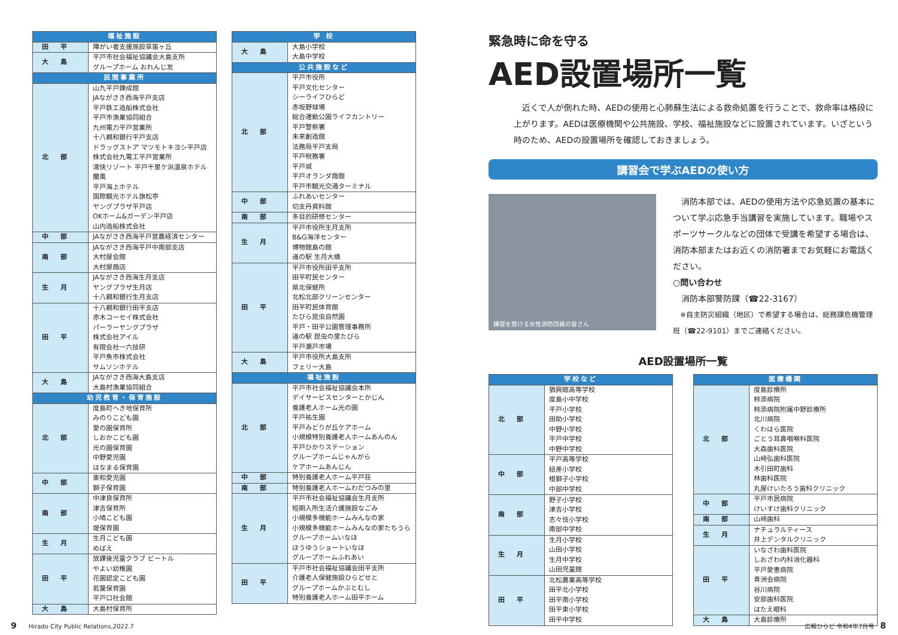| 福祉施設 | |
| --- | --- |
| 田平 | 障がい者支援施設草笛ヶ丘 |
| 大島 | 平戸市社会福祉協議会大島支所 グループホーム おれんじ友 |
| 民間事業所 | |
| 北部 | 山九平戸錬成館 JAながさき西海平戸支店 平戸鉄工造船株式会社 平戸市漁業協同組合 九州電力平戸営業所 十八親和銀行平戸支店 ドラッグストア マツモトキヨシ平戸店 株式会社九電工平戸営業所 湯快リゾート 平戸千里ケ浜温泉ホテル蘭風 平戸海上ホテル 国際観光ホテル旗松亭 ヤングプラザ平戸店 OKホーム&ガーデン平戸店 山内造船株式会社 |
| 中部 | JAながさき西海平戸営農経済センター |
| 南部 | JAながさき西海平戸中南部支店 大村屋会館 大村屋商店 |
| 生月 | JAながさき西海生月支店 ヤングプラザ生月店 十八親和銀行生月支店 |
| 田平 | 十八親和銀行田平支店 赤木コーセイ株式会社 パーラーヤングプラザ 株式会社アイル 有限会社一六技研 平戸魚市株式会社 サムソンホテル |
| 大島 | JAながさき西海大島支店 大島村漁業協同組合 |
| 幼児教育・保育施設 | |
| 北部 | 度島町へき地保育所 みのりこども園 愛の園保育所 しおかこども園 光の園保育園 中野愛児園 はなまる保育園 |
| 中部 | 東和愛児園 獅子保育園 |
| 南部 | 中津良保育所 津吉保育所 小鳩こども園 堤保育園 |
| 生月 | 生月こども園 めばえ |
| 田平 | 放課後児童クラブ ビートル やよい幼稚園 花園認定こども園 若葉保育園 平戸口社会館 |
| 大島 | 大島村保育所 |
| 学 校 | |
| --- | --- |
| 大島 | 大島小学校 大島中学校 |
| 公共施設など | |
| 北部 | 平戸市役所 平戸文化センター シーライフひらど 赤坂野球場 総合運動公園ライフカントリー 平戸警察署 未来創造館 法務局平戸支局 平戸税務署 平戸城 平戸オランダ商館 平戸市観光交通ターミナル |
| 中部 | ふれあいセンター 切支丹資料館 |
| 南部 | 多目的研修センター |
| 生月 | 平戸市役所生月支所 B&G海洋センター 博物館島の館 道の駅 生月大橋 |
| 田平 | 平戸市役所田平支所 田平町民センター 県北保健所 北松北部クリーンセンター 田平町民体育館 たびら昆虫自然園 平戸・田平公園管理事務所 道の駅 昆虫の里たびら 平戸瀬戸市場 |
| 大島 | 平戸市役所大島支所 フェリー大島 |
| 福祉施設 | |
| 北部 | 平戸市社会福祉協議会本所 デイサービスセンターとかじん 養護老人ホーム光の園 平戸祐生園 平戸みどりが丘ケアホーム 小規模特別養護老人ホームあんのん 平戸ひかりステーション グループホームじゃんがら ケアホームあんじん |
| 中部 | 特別養護老人ホーム平戸荘 |
| 南部 | 特別養護老人ホームわだつみの里 |
| 生月 | 平戸市社会福祉協議会生月支所 短期入所生活介護施設なごみ 小規模多機能ホームみんなの家 小規模多機能ホームみんなの家たちうら グループホームいなほ ほうゆうショートいなほ グループホームふれあい |
| 田平 | 平戸市社会福祉協議会田平支所 介護老人保健施設ひらどせと グループホームかぶとむし 特別養護老人ホーム田平ホーム |
緊急時に命を守る
AED設置場所一覧
　近くで人が倒れた時、AEDの使用と心肺蘇生法による救命処置を行うことで、救命率は格段に上がります。AEDは医療機関や公共施設、学校、福祉施設などに設置されています。いざという時のため、AEDの設置場所を確認しておきましょう。
講習会で学ぶAEDの使い方
講習を受ける女性消防団員の皆さん
　消防本部では、AEDの使用方法や応急処置の基本について学ぶ応急手当講習を実施しています。職場やスポーツサークルなどの団体で受講を希望する場合は、消防本部またはお近くの消防署までお気軽にお電話ください。
○問い合わせ
　消防本部警防課（☎22-3167）
　※自主防災組織（地区）で希望する場合は、総務課危機管理班（☎22-9101）までご連絡ください。
AED設置場所一覧
| 学校など | |
| --- | --- |
| 北部 | 猶興館高等学校 度島小中学校 平戸小学校 田助小学校 中野小学校 平戸中学校 中野中学校 |
| 中部 | 平戸高等学校 紐差小学校 根獅子小学校 中部中学校 |
| 南部 | 野子小学校 津吉小学校 志々伎小学校 南部中学校 |
| 生月 | 生月小学校 山田小学校 生月中学校 山田児童館 |
| 田平 | 北松農業高等学校 田平北小学校 田平南小学校 田平東小学校 田平中学校 |
| 医療機関 | |
| --- | --- |
| 北部 | 度島診療所 柿添病院 柿添病院附属中野診療所 北川病院 くわはら医院 ごとう耳鼻咽喉科医院 大森歯科医院 山﨑弘歯科医院 木引田町歯科 林歯科医院 丸屋けいたろう歯科クリニック |
| 中部 | 平戸市民病院 けいすけ歯科クリニック |
| 南部 | 山﨑歯科 |
| 生月 | ナチュラルティース 井上デンタルクリニック |
| 田平 | いなざわ歯科医院 しおざわ内科消化器科 平戸愛恵病院 青洲会病院 谷川病院 安部歯科医院 はたえ眼科 |
| 大島 | 大島診療所 |
9　　Hirado City Public Relations,2022.7
広報ひらど 令和4年7月号　8